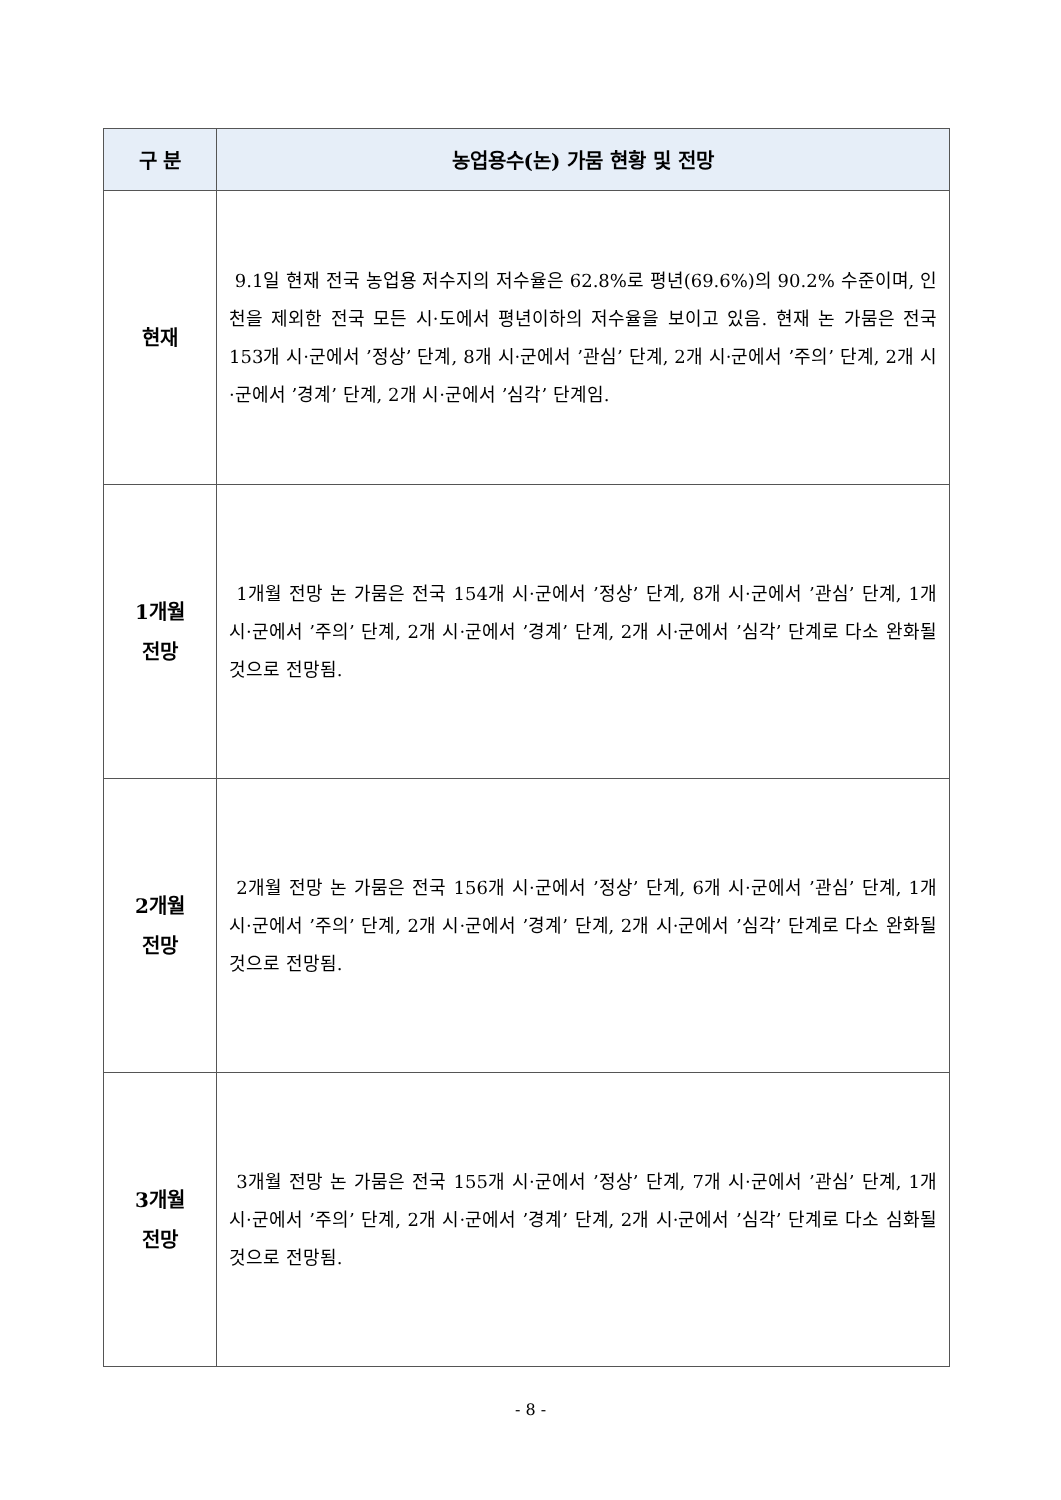| 구 분 | 농업용수(논) 가뭄 현황 및 전망 |
| --- | --- |
| 현재 | 9.1일 현재 전국 농업용 저수지의 저수율은 62.8%로 평년(69.6%)의 90.2% 수준이며, 인천을 제외한 전국 모든 시·도에서 평년이하의 저수율을 보이고 있음. 현재 논 가뭄은 전국 153개 시·군에서 ’정상’ 단계, 8개 시·군에서 ’관심’ 단계, 2개 시·군에서 ’주의’ 단계, 2개 시·군에서 ’경계’ 단계, 2개 시·군에서 ’심각’ 단계임. |
| 1개월 전망 | 1개월 전망 논 가뭄은 전국 154개 시·군에서 ’정상’ 단계, 8개 시·군에서 ’관심’ 단계, 1개 시·군에서 ’주의’ 단계, 2개 시·군에서 ’경계’ 단계, 2개 시·군에서 ’심각’ 단계로 다소 완화될 것으로 전망됨. |
| 2개월 전망 | 2개월 전망 논 가뭄은 전국 156개 시·군에서 ’정상’ 단계, 6개 시·군에서 ’관심’ 단계, 1개 시·군에서 ’주의’ 단계, 2개 시·군에서 ’경계’ 단계, 2개 시·군에서 ’심각’ 단계로 다소 완화될 것으로 전망됨. |
| 3개월 전망 | 3개월 전망 논 가뭄은 전국 155개 시·군에서 ’정상’ 단계, 7개 시·군에서 ’관심’ 단계, 1개 시·군에서 ’주의’ 단계, 2개 시·군에서 ’경계’ 단계, 2개 시·군에서 ’심각’ 단계로 다소 심화될 것으로 전망됨. |
- 8 -